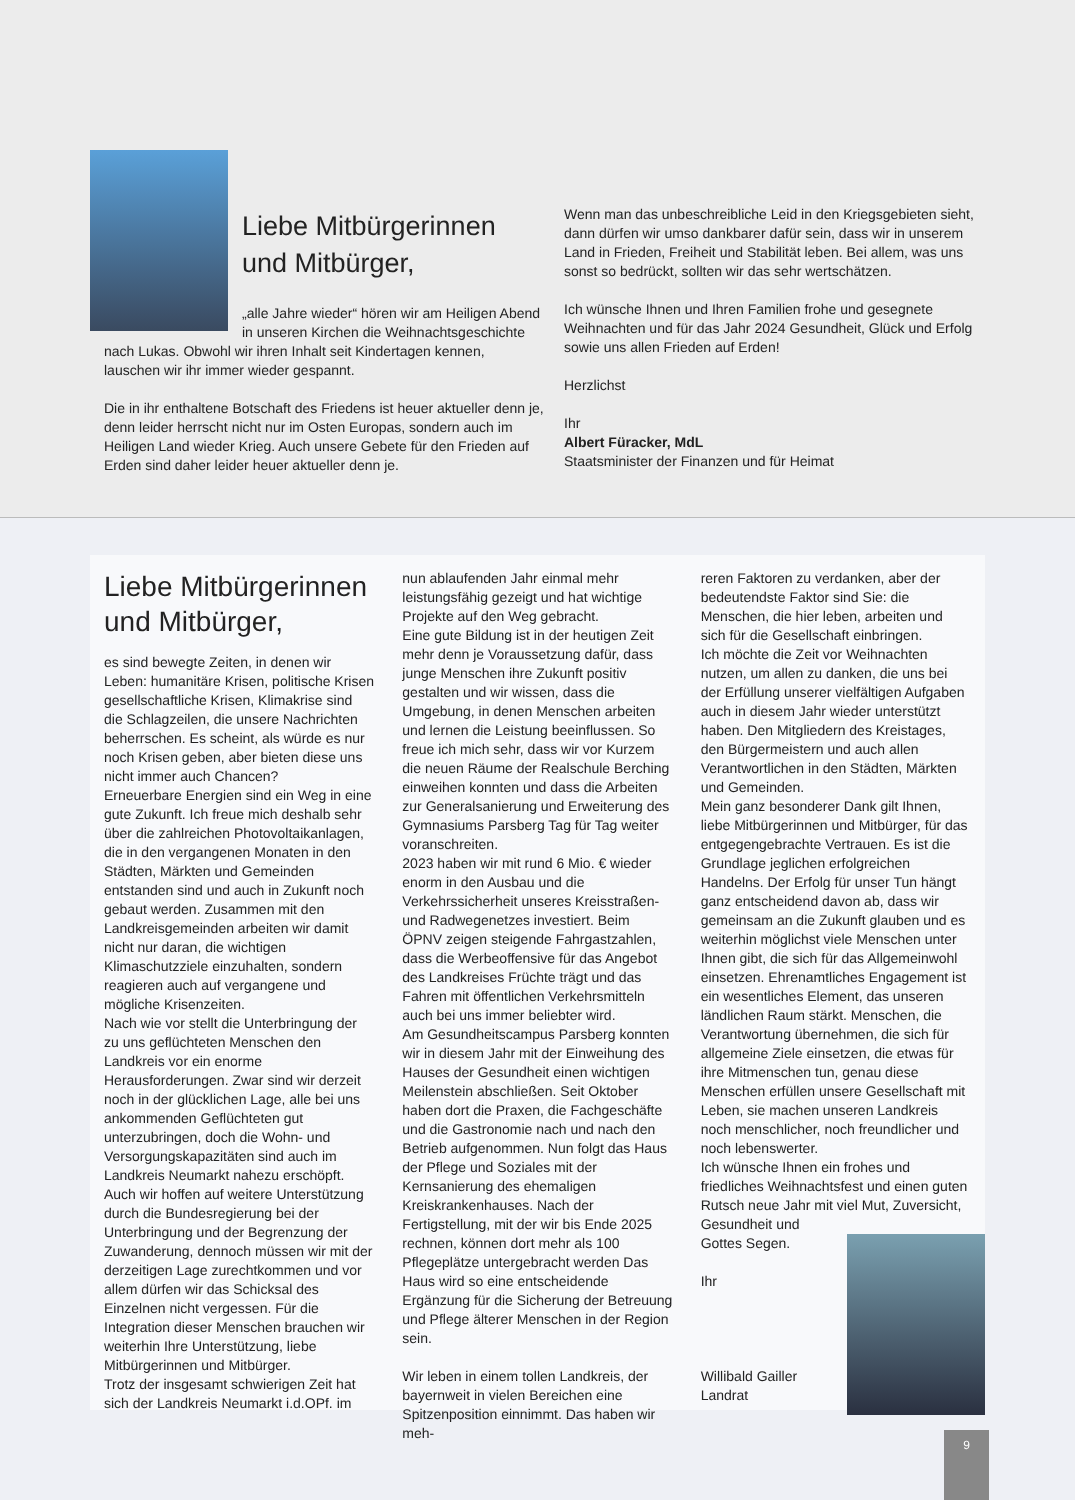Liebe Mitbürgerinnen und Mitbürger,
„alle Jahre wieder“ hören wir am Heiligen Abend in unseren Kirchen die Weihnachtsgeschichte nach Lukas. Obwohl wir ihren Inhalt seit Kindertagen kennen, lauschen wir ihr immer wieder gespannt.
Die in ihr enthaltene Botschaft des Friedens ist heuer aktueller denn je, denn leider herrscht nicht nur im Osten Europas, sondern auch im Heiligen Land wieder Krieg. Auch unsere Gebete für den Frieden auf Erden sind daher leider heuer aktueller denn je.
Wenn man das unbeschreibliche Leid in den Kriegsgebieten sieht, dann dürfen wir umso dankbarer dafür sein, dass wir in unserem Land in Frieden, Freiheit und Stabilität leben. Bei allem, was uns sonst so bedrückt, sollten wir das sehr wertschätzen.
Ich wünsche Ihnen und Ihren Familien frohe und gesegnete Weihnachten und für das Jahr 2024 Gesundheit, Glück und Erfolg sowie uns allen Frieden auf Erden!
Herzlichst
Ihr
Albert Füracker, MdL
Staatsminister der Finanzen und für Heimat
Liebe Mitbürgerinnen und Mitbürger,
es sind bewegte Zeiten, in denen wir Leben: humanitäre Krisen, politische Krisen gesellschaftliche Krisen, Klimakrise sind die Schlagzeilen, die unsere Nachrichten beherrschen. Es scheint, als würde es nur noch Krisen geben, aber bieten diese uns nicht immer auch Chancen?
Erneuerbare Energien sind ein Weg in eine gute Zukunft. Ich freue mich deshalb sehr über die zahlreichen Photovoltaikanlagen, die in den vergangenen Monaten in den Städten, Märkten und Gemeinden entstanden sind und auch in Zukunft noch gebaut werden. Zusammen mit den Landkreisgemeinden arbeiten wir damit nicht nur daran, die wichtigen Klimaschutzziele einzuhalten, sondern reagieren auch auf vergangene und mögliche Krisenzeiten.
Nach wie vor stellt die Unterbringung der zu uns geflüchteten Menschen den Landkreis vor ein enorme Herausforderungen. Zwar sind wir derzeit noch in der glücklichen Lage, alle bei uns ankommenden Geflüchteten gut unterzubringen, doch die Wohn- und Versorgungskapazitäten sind auch im Landkreis Neumarkt nahezu erschöpft. Auch wir hoffen auf weitere Unterstützung durch die Bundesregierung bei der Unterbringung und der Begrenzung der Zuwanderung, dennoch müssen wir mit der derzeitigen Lage zurechtkommen und vor allem dürfen wir das Schicksal des Einzelnen nicht vergessen. Für die Integration dieser Menschen brauchen wir weiterhin Ihre Unterstützung, liebe Mitbürgerinnen und Mitbürger.
Trotz der insgesamt schwierigen Zeit hat sich der Landkreis Neumarkt i.d.OPf. im
nun ablaufenden Jahr einmal mehr leistungsfähig gezeigt und hat wichtige Projekte auf den Weg gebracht.
Eine gute Bildung ist in der heutigen Zeit mehr denn je Voraussetzung dafür, dass junge Menschen ihre Zukunft positiv gestalten und wir wissen, dass die Umgebung, in denen Menschen arbeiten und lernen die Leistung beeinflussen. So freue ich mich sehr, dass wir vor Kurzem die neuen Räume der Realschule Berching einweihen konnten und dass die Arbeiten zur Generalsanierung und Erweiterung des Gymnasiums Parsberg Tag für Tag weiter voranschreiten.
2023 haben wir mit rund 6 Mio. € wieder enorm in den Ausbau und die Verkehrssicherheit unseres Kreisstraßen- und Radwegenetzes investiert. Beim ÖPNV zeigen steigende Fahrgastzahlen, dass die Werbeoffensive für das Angebot des Landkreises Früchte trägt und das Fahren mit öffentlichen Verkehrsmitteln auch bei uns immer beliebter wird.
Am Gesundheitscampus Parsberg konnten wir in diesem Jahr mit der Einweihung des Hauses der Gesundheit einen wichtigen Meilenstein abschließen. Seit Oktober haben dort die Praxen, die Fachgeschäfte und die Gastronomie nach und nach den Betrieb aufgenommen. Nun folgt das Haus der Pflege und Soziales mit der Kernsanierung des ehemaligen Kreiskrankenhauses. Nach der Fertigstellung, mit der wir bis Ende 2025 rechnen, können dort mehr als 100 Pflegeplätze untergebracht werden Das Haus wird so eine entscheidende Ergänzung für die Sicherung der Betreuung und Pflege älterer Menschen in der Region sein.
Wir leben in einem tollen Landkreis, der bayernweit in vielen Bereichen eine Spitzenposition einnimmt. Das haben wir meh-
reren Faktoren zu verdanken, aber der bedeutendste Faktor sind Sie: die Menschen, die hier leben, arbeiten und sich für die Gesellschaft einbringen.
Ich möchte die Zeit vor Weihnachten nutzen, um allen zu danken, die uns bei der Erfüllung unserer vielfältigen Aufgaben auch in diesem Jahr wieder unterstützt haben. Den Mitgliedern des Kreistages, den Bürgermeistern und auch allen Verantwortlichen in den Städten, Märkten und Gemeinden.
Mein ganz besonderer Dank gilt Ihnen, liebe Mitbürgerinnen und Mitbürger, für das entgegengebrachte Vertrauen. Es ist die Grundlage jeglichen erfolgreichen Handelns. Der Erfolg für unser Tun hängt ganz entscheidend davon ab, dass wir gemeinsam an die Zukunft glauben und es weiterhin möglichst viele Menschen unter Ihnen gibt, die sich für das Allgemeinwohl einsetzen. Ehrenamtliches Engagement ist ein wesentliches Element, das unseren ländlichen Raum stärkt. Menschen, die Verantwortung übernehmen, die sich für allgemeine Ziele einsetzen, die etwas für ihre Mitmenschen tun, genau diese Menschen erfüllen unsere Gesellschaft mit Leben, sie machen unseren Landkreis noch menschlicher, noch freundlicher und noch lebenswerter.
Ich wünsche Ihnen ein frohes und friedliches Weihnachtsfest und einen guten Rutsch neue Jahr mit viel Mut, Zuversicht, Gesundheit und
Gottes Segen.
Ihr
Willibald Gailler
Landrat
9